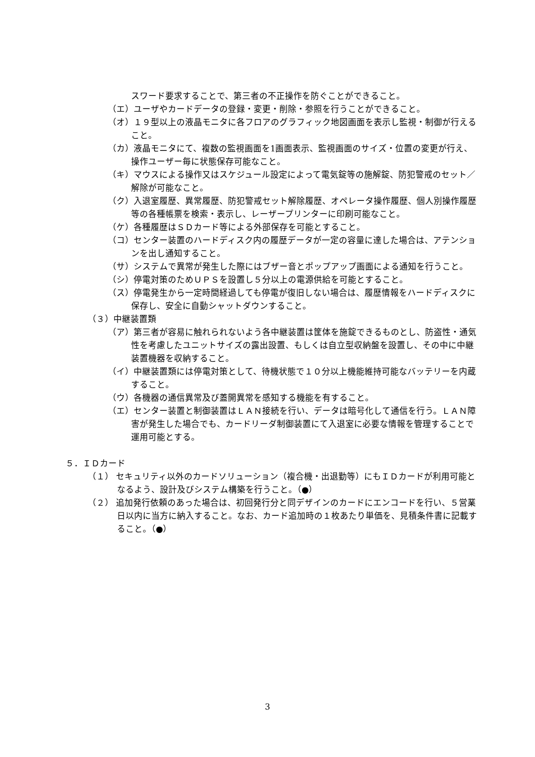スワード要求することで、第三者の不正操作を防ぐことができること。
（エ）ユーザやカードデータの登録・変更・削除・参照を行うことができること。
（オ）１９型以上の液晶モニタに各フロアのグラフィック地図画面を表示し監視・制御が行えること。
（カ）液晶モニタにて、複数の監視画面を1画面表示、監視画面のサイズ・位置の変更が行え、操作ユーザー毎に状態保存可能なこと。
（キ）マウスによる操作又はスケジュール設定によって電気錠等の施解錠、防犯警戒のセット／解除が可能なこと。
（ク）入退室履歴、異常履歴、防犯警戒セット解除履歴、オペレータ操作履歴、個人別操作履歴等の各種帳票を検索・表示し、レーザープリンターに印刷可能なこと。
（ケ）各種履歴はＳＤカード等による外部保存を可能とすること。
（コ）センター装置のハードディスク内の履歴データが一定の容量に達した場合は、アテンションを出し通知すること。
（サ）システムで異常が発生した際にはブザー音とポップアップ画面による通知を行うこと。
（シ）停電対策のためＵＰＳを設置し５分以上の電源供給を可能とすること。
（ス）停電発生から一定時間経過しても停電が復旧しない場合は、履歴情報をハードディスクに保存し、安全に自動シャットダウンすること。
（３）中継装置類
（ア）第三者が容易に触れられないよう各中継装置は筐体を施錠できるものとし、防盗性・通気性を考慮したユニットサイズの露出設置、もしくは自立型収納盤を設置し、その中に中継装置機器を収納すること。
（イ）中継装置類には停電対策として、待機状態で１０分以上機能維持可能なバッテリーを内蔵すること。
（ウ）各機器の通信異常及び蓋開異常を感知する機能を有すること。
（エ）センター装置と制御装置はＬＡＮ接続を行い、データは暗号化して通信を行う。ＬＡＮ障害が発生した場合でも、カードリーダ制御装置にて入退室に必要な情報を管理することで運用可能とする。
５．ＩＤカード
（１） セキュリティ以外のカードソリューション（複合機・出退勤等）にもＩＤカードが利用可能となるよう、設計及びシステム構築を行うこと。（●）
（２） 追加発行依頼のあった場合は、初回発行分と同デザインのカードにエンコードを行い、５営業日以内に当方に納入すること。なお、カード追加時の１枚あたり単価を、見積条件書に記載すること。（●）
3